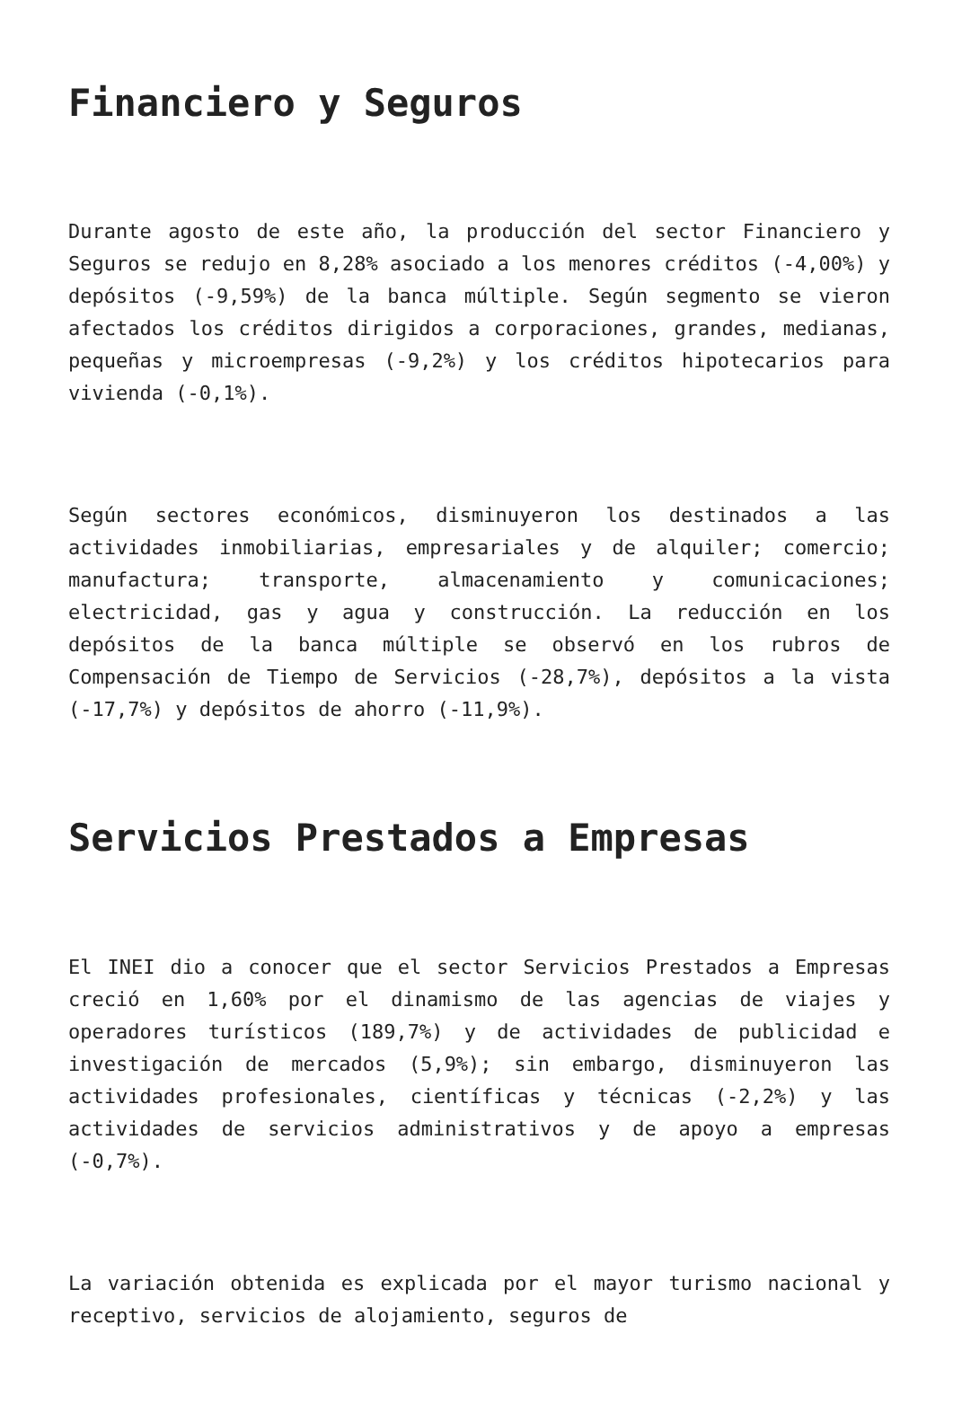Financiero y Seguros
Durante agosto de este año, la producción del sector Financiero y Seguros se redujo en 8,28% asociado a los menores créditos (-4,00%) y depósitos (-9,59%) de la banca múltiple. Según segmento se vieron afectados los créditos dirigidos a corporaciones, grandes, medianas, pequeñas y microempresas (-9,2%) y los créditos hipotecarios para vivienda (-0,1%).
Según sectores económicos, disminuyeron los destinados a las actividades inmobiliarias, empresariales y de alquiler; comercio; manufactura; transporte, almacenamiento y comunicaciones; electricidad, gas y agua y construcción. La reducción en los depósitos de la banca múltiple se observó en los rubros de Compensación de Tiempo de Servicios (-28,7%), depósitos a la vista (-17,7%) y depósitos de ahorro (-11,9%).
Servicios Prestados a Empresas
El INEI dio a conocer que el sector Servicios Prestados a Empresas creció en 1,60% por el dinamismo de las agencias de viajes y operadores turísticos (189,7%) y de actividades de publicidad e investigación de mercados (5,9%); sin embargo, disminuyeron las actividades profesionales, científicas y técnicas (-2,2%) y las actividades de servicios administrativos y de apoyo a empresas (-0,7%).
La variación obtenida es explicada por el mayor turismo nacional y receptivo, servicios de alojamiento, seguros de